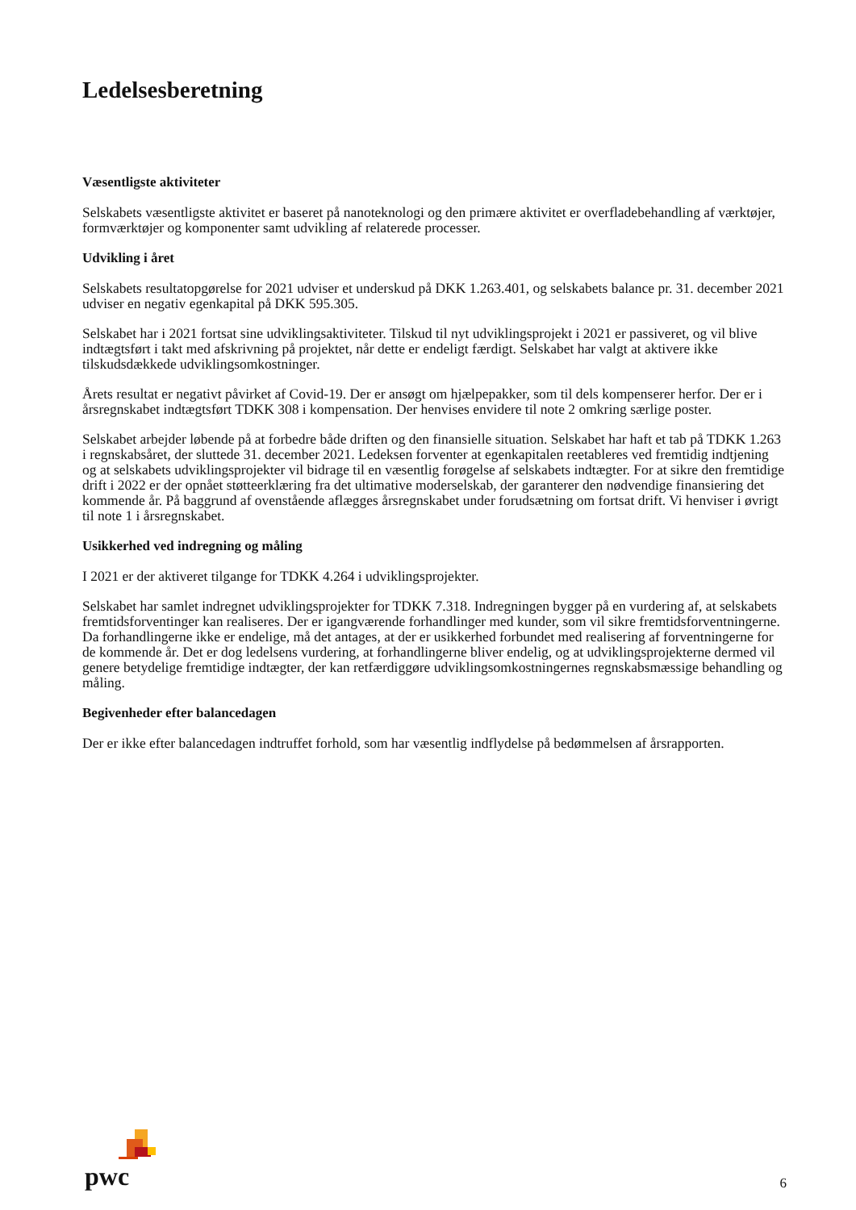Ledelsesberetning
Væsentligste aktiviteter
Selskabets væsentligste aktivitet er baseret på nanoteknologi og den primære aktivitet er overfladebehandling af værktøjer, formværktøjer og komponenter samt udvikling af relaterede processer.
Udvikling i året
Selskabets resultatopgørelse for 2021 udviser et underskud på DKK 1.263.401, og selskabets balance pr. 31. december 2021 udviser en negativ egenkapital på DKK 595.305.
Selskabet har i 2021 fortsat sine udviklingsaktiviteter. Tilskud til nyt udviklingsprojekt i 2021 er passiveret, og vil blive indtægtsført i takt med afskrivning på projektet, når dette er endeligt færdigt. Selskabet har valgt at aktivere ikke tilskudsdækkede udviklingsomkostninger.
Årets resultat er negativt påvirket af Covid-19. Der er ansøgt om hjælpepakker, som til dels kompenserer herfor. Der er i årsregnskabet indtægtsført TDKK 308 i kompensation. Der henvises envidere til note 2 omkring særlige poster.
Selskabet arbejder løbende på at forbedre både driften og den finansielle situation. Selskabet har haft et tab på TDKK 1.263 i regnskabsåret, der sluttede 31. december 2021. Ledeksen forventer at egenkapitalen reetableres ved fremtidig indtjening og at selskabets udviklingsprojekter vil bidrage til en væsentlig forøgelse af selskabets indtægter. For at sikre den fremtidige drift i 2022 er der opnået støtteerklæring fra det ultimative moderselskab, der garanterer den nødvendige finansiering det kommende år. På baggrund af ovenstående aflægges årsregnskabet under forudsætning om fortsat drift. Vi henviser i øvrigt til note 1 i årsregnskabet.
Usikkerhed ved indregning og måling
I 2021 er der aktiveret tilgange for TDKK 4.264 i udviklingsprojekter.
Selskabet har samlet indregnet udviklingsprojekter for TDKK 7.318. Indregningen bygger på en vurdering af, at selskabets fremtidsforventinger kan realiseres. Der er igangværende forhandlinger med kunder, som vil sikre fremtidsforventningerne. Da forhandlingerne ikke er endelige, må det antages, at der er usikkerhed forbundet med realisering af forventningerne for de kommende år. Det er dog ledelsens vurdering, at forhandlingerne bliver endelig, og at udviklingsprojekterne dermed vil genere betydelige fremtidige indtægter, der kan retfærdiggøre udviklingsomkostningernes regnskabsmæssige behandling og måling.
Begivenheder efter balancedagen
Der er ikke efter balancedagen indtruffet forhold, som har væsentlig indflydelse på bedømmelsen af årsrapporten.
pwc
6